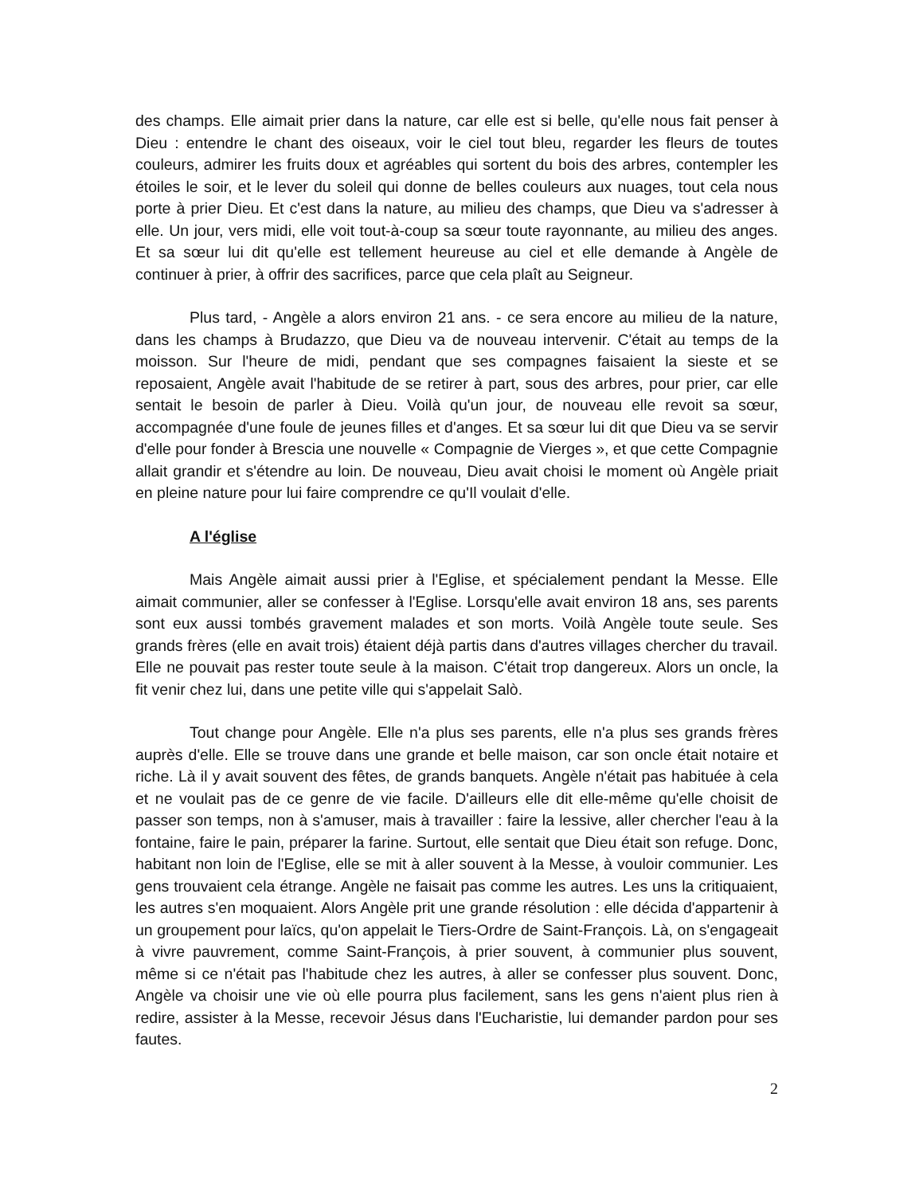des champs. Elle aimait prier dans la nature, car elle est si belle, qu'elle nous fait penser à Dieu : entendre le chant des oiseaux, voir le ciel tout bleu, regarder les fleurs de toutes couleurs, admirer les fruits doux et agréables qui sortent du bois des arbres, contempler les étoiles le soir, et le lever du soleil qui donne de belles couleurs aux nuages, tout cela nous porte à prier Dieu. Et c'est dans la nature, au milieu des champs, que Dieu va s'adresser à elle. Un jour, vers midi, elle voit tout-à-coup sa sœur toute rayonnante, au milieu des anges. Et sa sœur lui dit qu'elle est tellement heureuse au ciel et elle demande à Angèle de continuer à prier, à offrir des sacrifices, parce que cela plaît au Seigneur.
Plus tard, - Angèle a alors environ 21 ans. - ce sera encore au milieu de la nature, dans les champs à Brudazzo, que Dieu va de nouveau intervenir. C'était au temps de la moisson. Sur l'heure de midi, pendant que ses compagnes faisaient la sieste et se reposaient, Angèle avait l'habitude de se retirer à part, sous des arbres, pour prier, car elle sentait le besoin de parler à Dieu. Voilà qu'un jour, de nouveau elle revoit sa sœur, accompagnée d'une foule de jeunes filles et d'anges. Et sa sœur lui dit que Dieu va se servir d'elle pour fonder à Brescia une nouvelle « Compagnie de Vierges », et que cette Compagnie allait grandir et s'étendre au loin. De nouveau, Dieu avait choisi le moment où Angèle priait en pleine nature pour lui faire comprendre ce qu'Il voulait d'elle.
A l'église
Mais Angèle aimait aussi prier à l'Eglise, et spécialement pendant la Messe. Elle aimait communier, aller se confesser à l'Eglise. Lorsqu'elle avait environ 18 ans, ses parents sont eux aussi tombés gravement malades et son morts. Voilà Angèle toute seule. Ses grands frères (elle en avait trois) étaient déjà partis dans d'autres villages chercher du travail. Elle ne pouvait pas rester toute seule à la maison. C'était trop dangereux. Alors un oncle, la fit venir chez lui, dans une petite ville qui s'appelait Salò.
Tout change pour Angèle. Elle n'a plus ses parents, elle n'a plus ses grands frères auprès d'elle. Elle se trouve dans une grande et belle maison, car son oncle était notaire et riche. Là il y avait souvent des fêtes, de grands banquets. Angèle n'était pas habituée à cela et ne voulait pas de ce genre de vie facile. D'ailleurs elle dit elle-même qu'elle choisit de passer son temps, non à s'amuser, mais à travailler : faire la lessive, aller chercher l'eau à la fontaine, faire le pain, préparer la farine. Surtout, elle sentait que Dieu était son refuge. Donc, habitant non loin de l'Eglise, elle se mit à aller souvent à la Messe, à vouloir communier. Les gens trouvaient cela étrange. Angèle ne faisait pas comme les autres. Les uns la critiquaient, les autres s'en moquaient. Alors Angèle prit une grande résolution : elle décida d'appartenir à un groupement pour laïcs, qu'on appelait le Tiers-Ordre de Saint-François. Là, on s'engageait à vivre pauvrement, comme Saint-François, à prier souvent, à communier plus souvent, même si ce n'était pas l'habitude chez les autres, à aller se confesser plus souvent. Donc, Angèle va choisir une vie où elle pourra plus facilement, sans les gens n'aient plus rien à redire, assister à la Messe, recevoir Jésus dans l'Eucharistie, lui demander pardon pour ses fautes.
2